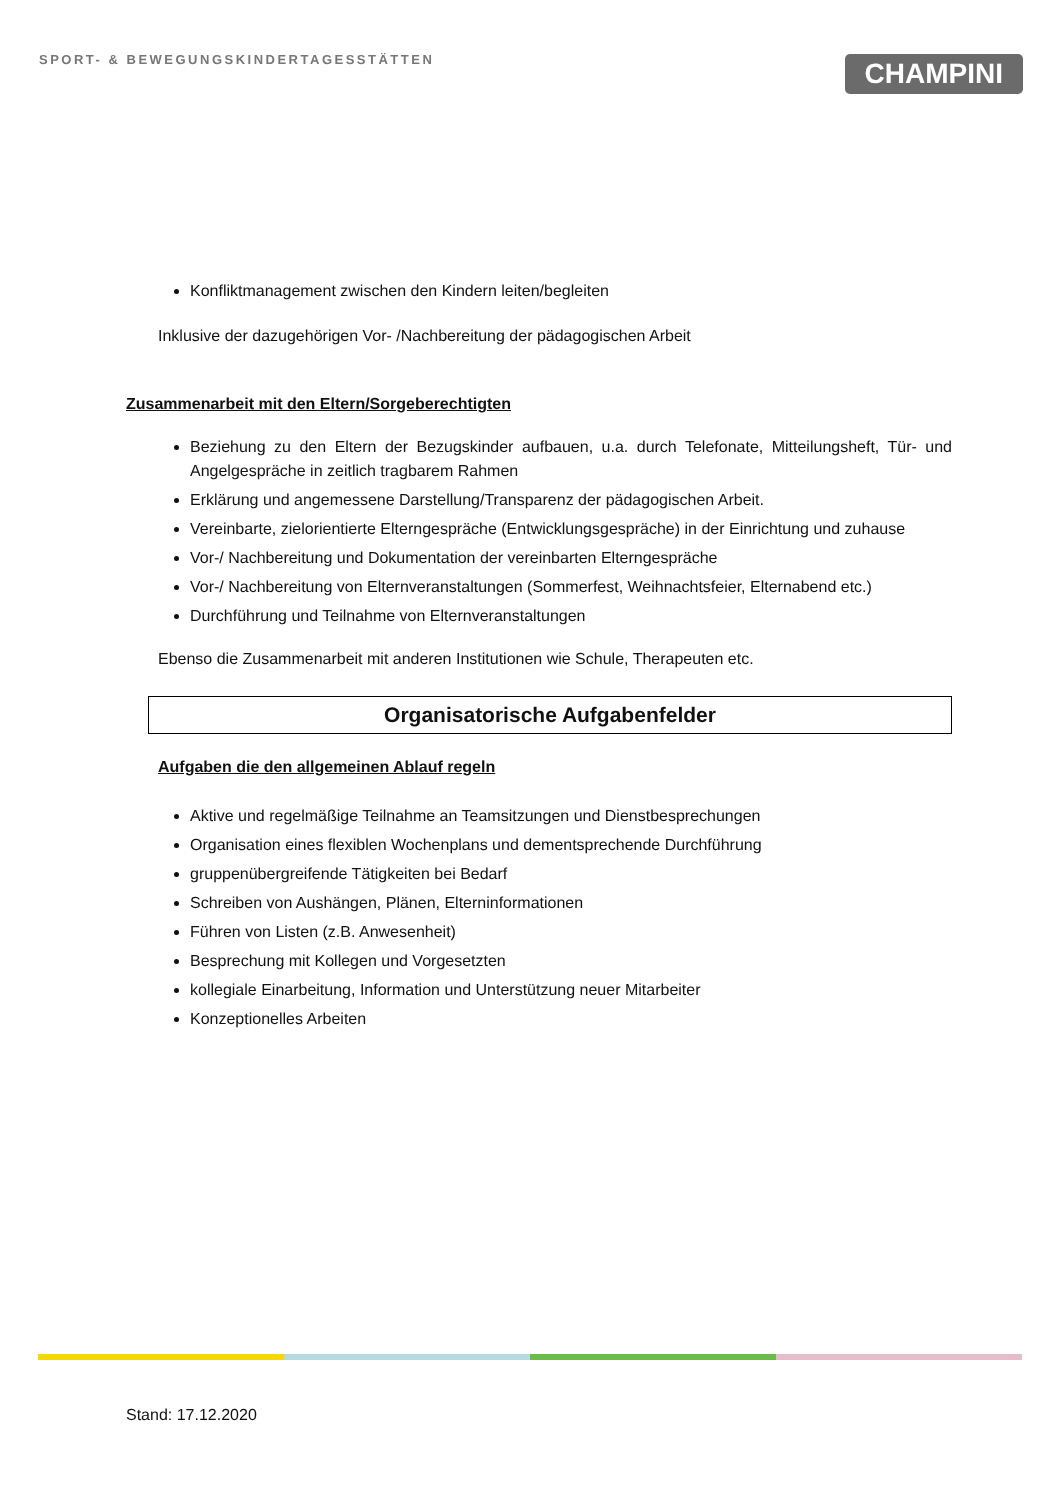SPORT- & BEWEGUNGSKINDERTAGESSTÄTTEN
CHAMPINI
Konfliktmanagement zwischen den Kindern leiten/begleiten
Inklusive der dazugehörigen Vor- /Nachbereitung der pädagogischen Arbeit
Zusammenarbeit mit den Eltern/Sorgeberechtigten
Beziehung zu den Eltern der Bezugskinder aufbauen, u.a. durch Telefonate, Mitteilungsheft, Tür- und Angelgespräche in zeitlich tragbarem Rahmen
Erklärung und angemessene Darstellung/Transparenz der pädagogischen Arbeit.
Vereinbarte, zielorientierte Elterngespräche (Entwicklungsgespräche) in der Einrichtung und zuhause
Vor-/ Nachbereitung und Dokumentation der vereinbarten Elterngespräche
Vor-/ Nachbereitung von Elternveranstaltungen (Sommerfest, Weihnachtsfeier, Elternabend etc.)
Durchführung und Teilnahme von Elternveranstaltungen
Ebenso die Zusammenarbeit mit anderen Institutionen wie Schule, Therapeuten etc.
Organisatorische Aufgabenfelder
Aufgaben die den allgemeinen Ablauf regeln
Aktive und regelmäßige Teilnahme an Teamsitzungen und Dienstbesprechungen
Organisation eines flexiblen Wochenplans und dementsprechende Durchführung
gruppenübergreifende Tätigkeiten bei Bedarf
Schreiben von Aushängen, Plänen, Elterninformationen
Führen von Listen (z.B. Anwesenheit)
Besprechung mit Kollegen und Vorgesetzten
kollegiale Einarbeitung, Information und Unterstützung neuer Mitarbeiter
Konzeptionelles Arbeiten
Stand: 17.12.2020